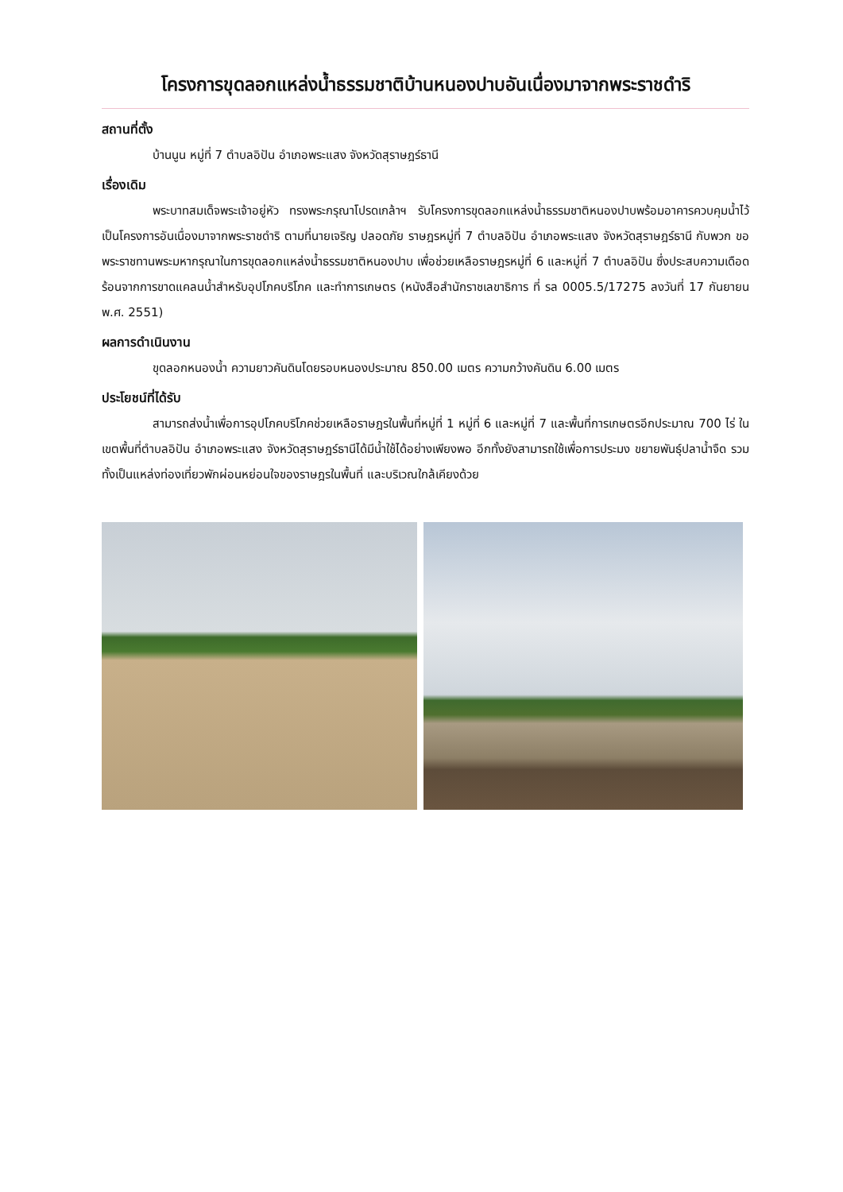โครงการขุดลอกแหล่งน้ำธรรมชาติบ้านหนองปาบอันเนื่องมาจากพระราชดำริ
สถานที่ตั้ง
บ้านนูน หมู่ที่ 7 ตำบลอิปัน อำเภอพระแสง จังหวัดสุราษฎร์ธานี
เรื่องเดิม
พระบาทสมเด็จพระเจ้าอยู่หัว ทรงพระกรุณาโปรดเกล้าฯ รับโครงการขุดลอกแหล่งน้ำธรรมชาติหนองปาบพร้อมอาคารควบคุมน้ำไว้เป็นโครงการอันเนื่องมาจากพระราชดำริ ตามที่นายเจริญ ปลอดภัย ราษฎรหมู่ที่ 7 ตำบลอิปัน อำเภอพระแสง จังหวัดสุราษฎร์ธานี กับพวก ขอพระราชทานพระมหากรุณาในการขุดลอกแหล่งน้ำธรรมชาติหนองปาบ เพื่อช่วยเหลือราษฎรหมู่ที่ 6 และหมู่ที่ 7 ตำบลอิปัน ซึ่งประสบความเดือดร้อนจากการขาดแคลนน้ำสำหรับอุปโภคบริโภค และทำการเกษตร (หนังสือสำนักราชเลขาธิการ ที่ รล 0005.5/17275 ลงวันที่ 17 กันยายน พ.ศ. 2551)
ผลการดำเนินงาน
ขุดลอกหนองน้ำ ความยาวคันดินโดยรอบหนองประมาณ 850.00 เมตร ความกว้างคันดิน 6.00 เมตร
ประโยชน์ที่ได้รับ
สามารถส่งน้ำเพื่อการอุปโภคบริโภคช่วยเหลือราษฎรในพื้นที่หมู่ที่ 1 หมู่ที่ 6 และหมู่ที่ 7 และพื้นที่การเกษตรอีกประมาณ 700 ไร่ ในเขตพื้นที่ตำบลอิปัน อำเภอพระแสง จังหวัดสุราษฎร์ธานีได้มีน้ำใช้ได้อย่างเพียงพอ อีกทั้งยังสามารถใช้เพื่อการประมง ขยายพันธุ์ปลาน้ำจืด รวมทั้งเป็นแหล่งท่องเที่ยวพักผ่อนหย่อนใจของราษฎรในพื้นที่ และบริเวณใกล้เคียงด้วย